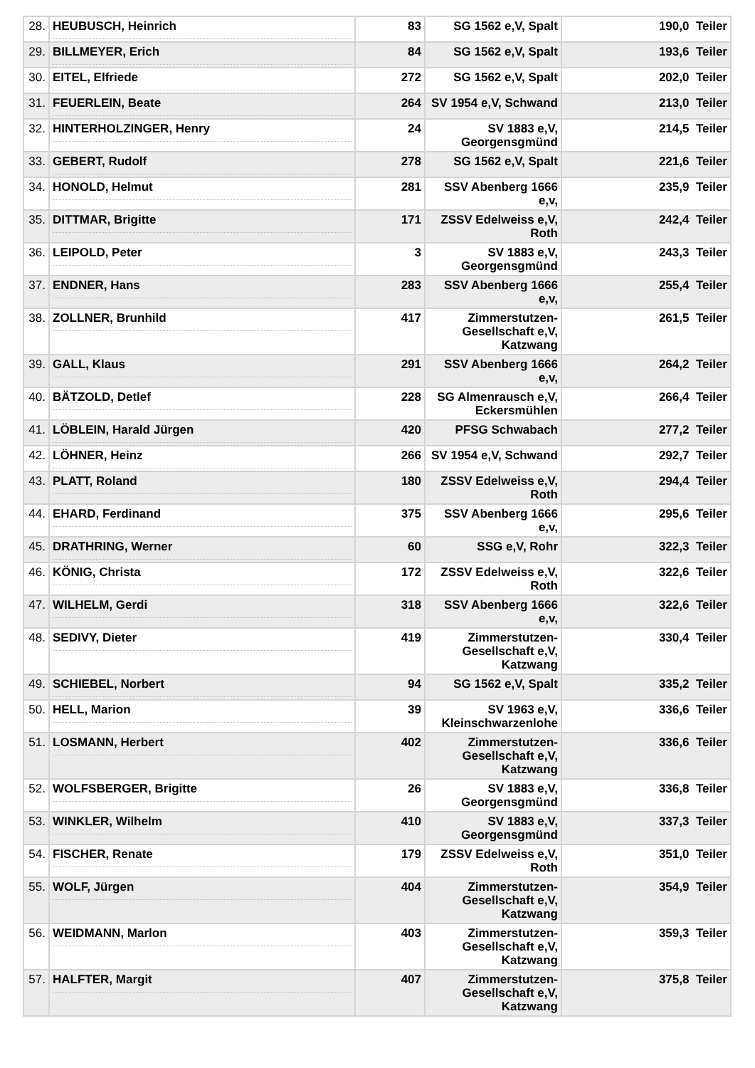| 28. | HEUBUSCH, Heinrich | 83 | SG 1562 e,V, Spalt | 190,0 Teiler |
| 29. | BILLMEYER, Erich | 84 | SG 1562 e,V, Spalt | 193,6 Teiler |
| 30. | EITEL, Elfriede | 272 | SG 1562 e,V, Spalt | 202,0 Teiler |
| 31. | FEUERLEIN, Beate | 264 | SV 1954 e,V, Schwand | 213,0 Teiler |
| 32. | HINTERHOLZINGER, Henry | 24 | SV 1883 e,V, Georgensgmünd | 214,5 Teiler |
| 33. | GEBERT, Rudolf | 278 | SG 1562 e,V, Spalt | 221,6 Teiler |
| 34. | HONOLD, Helmut | 281 | SSV Abenberg 1666 e,v, | 235,9 Teiler |
| 35. | DITTMAR, Brigitte | 171 | ZSSV Edelweiss e,V, Roth | 242,4 Teiler |
| 36. | LEIPOLD, Peter | 3 | SV 1883 e,V, Georgensgmünd | 243,3 Teiler |
| 37. | ENDNER, Hans | 283 | SSV Abenberg 1666 e,v, | 255,4 Teiler |
| 38. | ZOLLNER, Brunhild | 417 | Zimmerstutzen-Gesellschaft e,V, Katzwang | 261,5 Teiler |
| 39. | GALL, Klaus | 291 | SSV Abenberg 1666 e,v, | 264,2 Teiler |
| 40. | BÄTZOLD, Detlef | 228 | SG Almenrausch e,V, Eckersmühlen | 266,4 Teiler |
| 41. | LÖBLEIN, Harald Jürgen | 420 | PFSG Schwabach | 277,2 Teiler |
| 42. | LÖHNER, Heinz | 266 | SV 1954 e,V, Schwand | 292,7 Teiler |
| 43. | PLATT, Roland | 180 | ZSSV Edelweiss e,V, Roth | 294,4 Teiler |
| 44. | EHARD, Ferdinand | 375 | SSV Abenberg 1666 e,v, | 295,6 Teiler |
| 45. | DRATHRING, Werner | 60 | SSG e,V, Rohr | 322,3 Teiler |
| 46. | KÖNIG, Christa | 172 | ZSSV Edelweiss e,V, Roth | 322,6 Teiler |
| 47. | WILHELM, Gerdi | 318 | SSV Abenberg 1666 e,v, | 322,6 Teiler |
| 48. | SEDIVY, Dieter | 419 | Zimmerstutzen-Gesellschaft e,V, Katzwang | 330,4 Teiler |
| 49. | SCHIEBEL, Norbert | 94 | SG 1562 e,V, Spalt | 335,2 Teiler |
| 50. | HELL, Marion | 39 | SV 1963 e,V, Kleinschwarzenlohe | 336,6 Teiler |
| 51. | LOSMANN, Herbert | 402 | Zimmerstutzen-Gesellschaft e,V, Katzwang | 336,6 Teiler |
| 52. | WOLFSBERGER, Brigitte | 26 | SV 1883 e,V, Georgensgmünd | 336,8 Teiler |
| 53. | WINKLER, Wilhelm | 410 | SV 1883 e,V, Georgensgmünd | 337,3 Teiler |
| 54. | FISCHER, Renate | 179 | ZSSV Edelweiss e,V, Roth | 351,0 Teiler |
| 55. | WOLF, Jürgen | 404 | Zimmerstutzen-Gesellschaft e,V, Katzwang | 354,9 Teiler |
| 56. | WEIDMANN, Marlon | 403 | Zimmerstutzen-Gesellschaft e,V, Katzwang | 359,3 Teiler |
| 57. | HALFTER, Margit | 407 | Zimmerstutzen-Gesellschaft e,V, Katzwang | 375,8 Teiler |